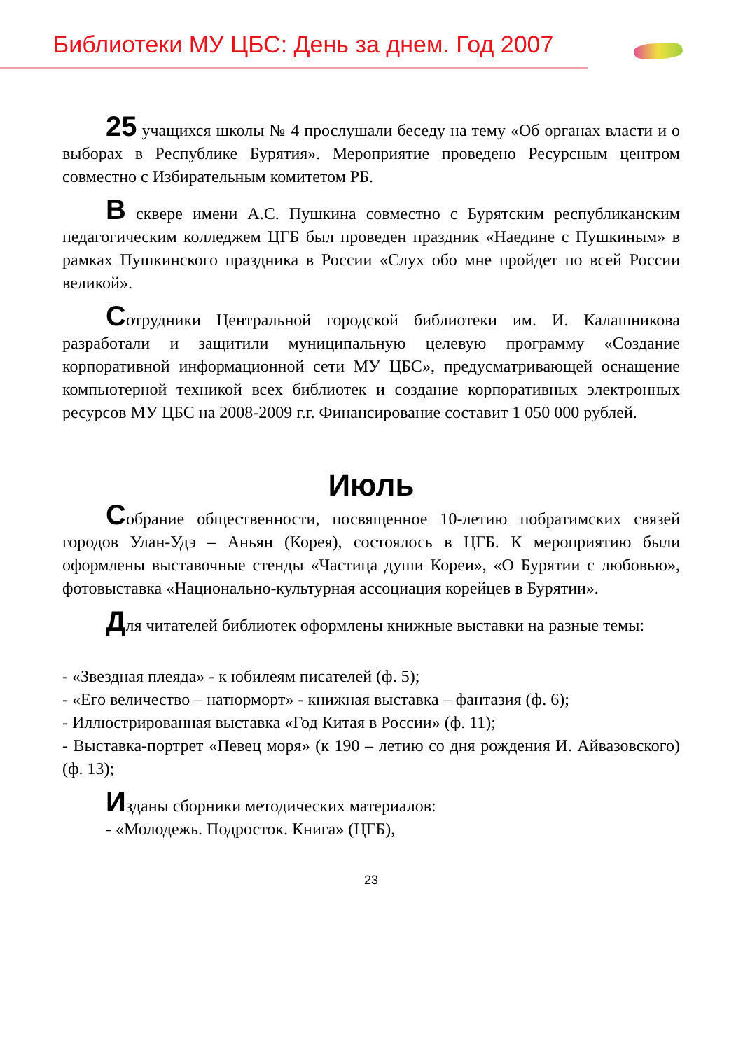Библиотеки МУ ЦБС: День за днем. Год 2007
25 учащихся школы № 4 прослушали беседу на тему «Об органах власти и о выборах в Республике Бурятия». Мероприятие проведено Ресурсным центром совместно с Избирательным комитетом РБ.
В сквере имени А.С. Пушкина совместно с Бурятским республиканским педагогическим колледжем ЦГБ был проведен праздник «Наедине с Пушкиным» в рамках Пушкинского праздника в России «Слух обо мне пройдет по всей России великой».
Сотрудники Центральной городской библиотеки им. И. Калашникова разработали и защитили муниципальную целевую программу «Создание корпоративной информационной сети МУ ЦБС», предусматривающей оснащение компьютерной техникой всех библиотек и создание корпоративных электронных ресурсов МУ ЦБС на 2008-2009 г.г. Финансирование составит 1 050 000 рублей.
Июль
Собрание общественности, посвященное 10-летию побратимских связей городов Улан-Удэ – Аньян (Корея), состоялось в ЦГБ. К мероприятию были оформлены выставочные стенды «Частица души Кореи», «О Бурятии с любовью», фотовыставка «Национально-культурная ассоциация корейцев в Бурятии».
Для читателей библиотек оформлены книжные выставки на разные темы:
- «Звездная плеяда» - к юбилеям писателей (ф. 5);
- «Его величество – натюрморт» - книжная выставка – фантазия (ф. 6);
- Иллюстрированная выставка «Год Китая в России» (ф. 11);
- Выставка-портрет «Певец моря» (к 190 – летию со дня рождения И. Айвазовского) (ф. 13);
Изданы сборники методических материалов:
- «Молодежь. Подросток. Книга» (ЦГБ),
23